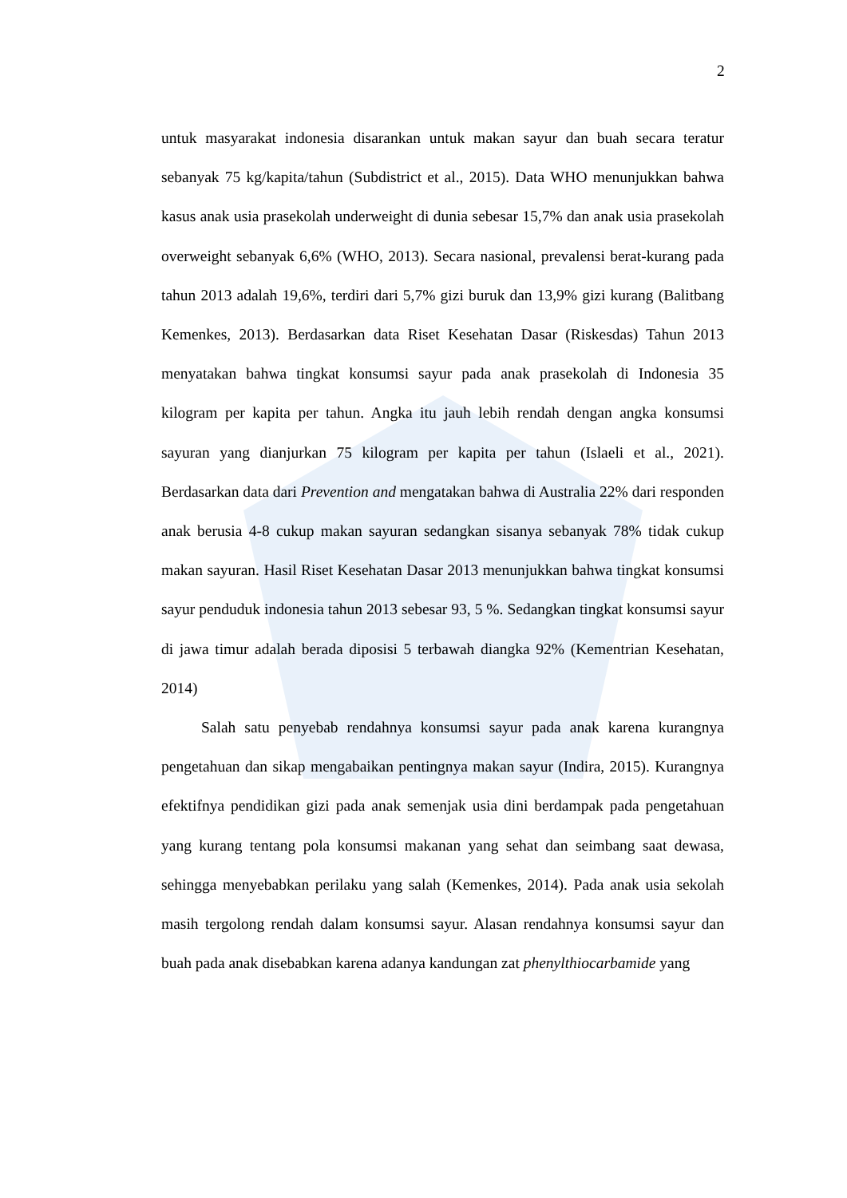2
untuk masyarakat indonesia disarankan untuk makan sayur dan buah secara teratur sebanyak 75 kg/kapita/tahun (Subdistrict et al., 2015). Data WHO menunjukkan bahwa kasus anak usia prasekolah underweight di dunia sebesar 15,7% dan anak usia prasekolah overweight sebanyak 6,6% (WHO, 2013). Secara nasional, prevalensi berat-kurang pada tahun 2013 adalah 19,6%, terdiri dari 5,7% gizi buruk dan 13,9% gizi kurang (Balitbang Kemenkes, 2013). Berdasarkan data Riset Kesehatan Dasar (Riskesdas) Tahun 2013 menyatakan bahwa tingkat konsumsi sayur pada anak prasekolah di Indonesia 35 kilogram per kapita per tahun. Angka itu jauh lebih rendah dengan angka konsumsi sayuran yang dianjurkan 75 kilogram per kapita per tahun (Islaeli et al., 2021). Berdasarkan data dari Prevention and mengatakan bahwa di Australia 22% dari responden anak berusia 4-8 cukup makan sayuran sedangkan sisanya sebanyak 78% tidak cukup makan sayuran. Hasil Riset Kesehatan Dasar 2013 menunjukkan bahwa tingkat konsumsi sayur penduduk indonesia tahun 2013 sebesar 93, 5 %. Sedangkan tingkat konsumsi sayur di jawa timur adalah berada diposisi 5 terbawah diangka 92% (Kementrian Kesehatan, 2014)
Salah satu penyebab rendahnya konsumsi sayur pada anak karena kurangnya pengetahuan dan sikap mengabaikan pentingnya makan sayur (Indira, 2015). Kurangnya efektifnya pendidikan gizi pada anak semenjak usia dini berdampak pada pengetahuan yang kurang tentang pola konsumsi makanan yang sehat dan seimbang saat dewasa, sehingga menyebabkan perilaku yang salah (Kemenkes, 2014). Pada anak usia sekolah masih tergolong rendah dalam konsumsi sayur. Alasan rendahnya konsumsi sayur dan buah pada anak disebabkan karena adanya kandungan zat phenylthiocarbamide yang